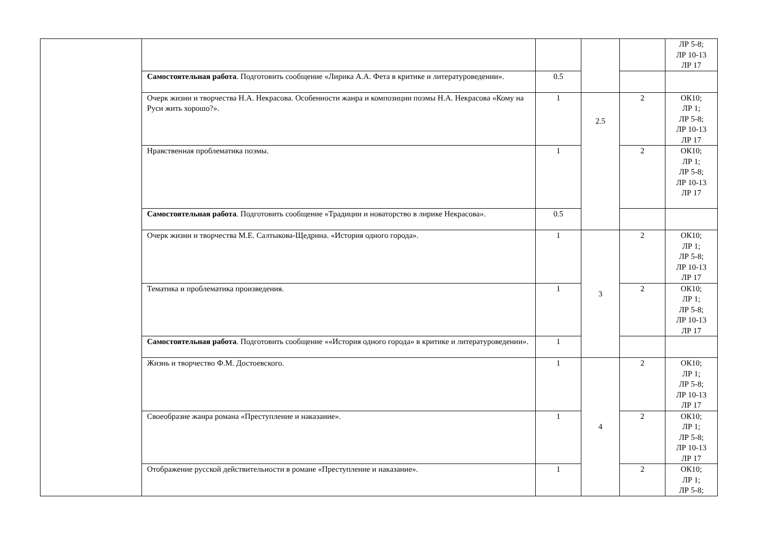| | | | | | ЛР 5-8; ЛР 10-13 ЛР 17 |
| | Самостоятельная работа . Подготовить сообщение «Лирика А.А. Фета в критике и литературоведении». | 0.5 | | | |
| | Очерк жизни и творчества Н.А. Некрасова. Особенности жанра и композиции поэмы Н.А. Некрасова «Кому на Руси жить хорошо?». | 1 | 2.5 | 2 | ОК10; ЛР 1; ЛР 5-8; ЛР 10-13 ЛР 17 |
| | Нравственная проблематика поэмы. | 1 | | 2 | ОК10; ЛР 1; ЛР 5-8; ЛР 10-13 ЛР 17 |
| | Самостоятельная работа . Подготовить сообщение «Традиции и новаторство в лирике Некрасова». | 0.5 | | | |
| | Очерк жизни и творчества М.Е. Салтыкова-Щедрина. «История одного города». | 1 | 3 | 2 | ОК10; ЛР 1; ЛР 5-8; ЛР 10-13 ЛР 17 |
| | Тематика и проблематика произведения. | 1 | | 2 | ОК10; ЛР 1; ЛР 5-8; ЛР 10-13 ЛР 17 |
| | Самостоятельная работа . Подготовить сообщение ««История одного города» в критике и литературоведении». | 1 | | | |
| | Жизнь и творчество Ф.М. Достоевского. | 1 | 4 | 2 | ОК10; ЛР 1; ЛР 5-8; ЛР 10-13 ЛР 17 |
| | Своеобразие жанра романа «Преступление и наказание». | 1 | | 2 | ОК10; ЛР 1; ЛР 5-8; ЛР 10-13 ЛР 17 |
| | Отображение русской действительности в романе «Преступление и наказание». | 1 | | 2 | ОК10; ЛР 1; ЛР 5-8; |